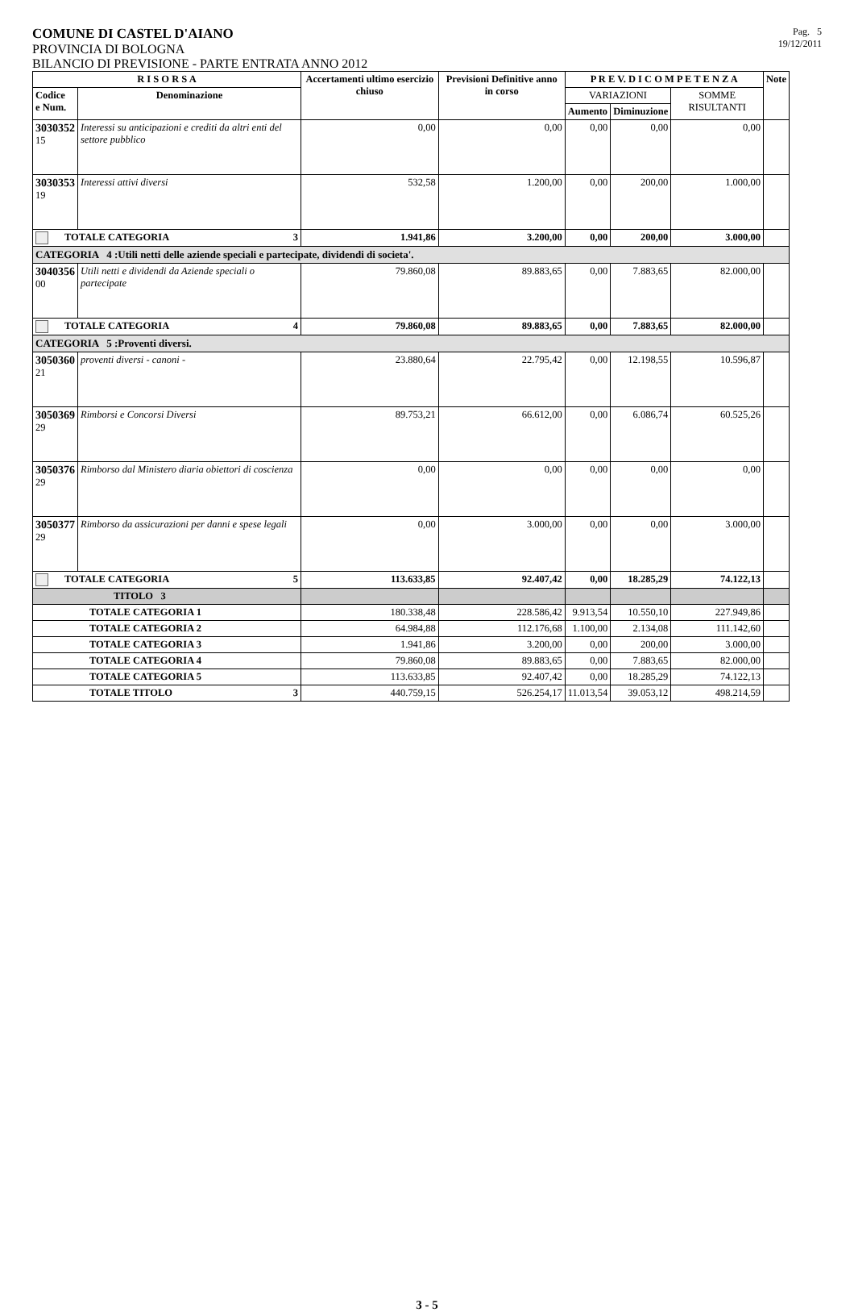COMUNE DI CASTEL D'AIANO
PROVINCIA DI BOLOGNA
Pag. 5
19/12/2011
BILANCIO DI PREVISIONE - PARTE ENTRATA ANNO 2012
| R I S O R S A | | Accertamenti ultimo esercizio chiuso | Previsioni Definitive anno in corso | P R E V. D I C O M P E T E N Z A | | | Note |
| --- | --- | --- | --- | --- | --- | --- | --- |
| Codice e Num. | Denominazione | | | VARIAZIONI | | SOMME RISULTANTI | |
| | | | | Aumento | Diminuzione | | |
| 3030352 15 | Interessi su anticipazioni e crediti da altri enti del settore pubblico | 0,00 | 0,00 | 0,00 | 0,00 | 0,00 | |
| 3030353 19 | Interessi attivi diversi | 532,58 | 1.200,00 | 0,00 | 200,00 | 1.000,00 | |
| TOTALE CATEGORIA 3 | | 1.941,86 | 3.200,00 | 0,00 | 200,00 | 3.000,00 | |
| CATEGORIA 4 :Utili netti delle aziende speciali e partecipate, dividendi di societa'. | | | | | | | |
| 3040356 00 | Utili netti e dividendi da Aziende speciali o partecipate | 79.860,08 | 89.883,65 | 0,00 | 7.883,65 | 82.000,00 | |
| TOTALE CATEGORIA 4 | | 79.860,08 | 89.883,65 | 0,00 | 7.883,65 | 82.000,00 | |
| CATEGORIA 5 :Proventi diversi. | | | | | | | |
| 3050360 21 | proventi diversi - canoni - | 23.880,64 | 22.795,42 | 0,00 | 12.198,55 | 10.596,87 | |
| 3050369 29 | Rimborsi e Concorsi Diversi | 89.753,21 | 66.612,00 | 0,00 | 6.086,74 | 60.525,26 | |
| 3050376 29 | Rimborso dal Ministero diaria obiettori di coscienza | 0,00 | 0,00 | 0,00 | 0,00 | 0,00 | |
| 3050377 29 | Rimborso da assicurazioni per danni e spese legali | 0,00 | 3.000,00 | 0,00 | 0,00 | 3.000,00 | |
| TOTALE CATEGORIA 5 | | 113.633,85 | 92.407,42 | 0,00 | 18.285,29 | 74.122,13 | |
| TITOLO 3 | | | | | | | |
| TOTALE CATEGORIA 1 | | 180.338,48 | 228.586,42 | 9.913,54 | 10.550,10 | 227.949,86 | |
| TOTALE CATEGORIA 2 | | 64.984,88 | 112.176,68 | 1.100,00 | 2.134,08 | 111.142,60 | |
| TOTALE CATEGORIA 3 | | 1.941,86 | 3.200,00 | 0,00 | 200,00 | 3.000,00 | |
| TOTALE CATEGORIA 4 | | 79.860,08 | 89.883,65 | 0,00 | 7.883,65 | 82.000,00 | |
| TOTALE CATEGORIA 5 | | 113.633,85 | 92.407,42 | 0,00 | 18.285,29 | 74.122,13 | |
| TOTALE TITOLO 3 | | 440.759,15 | 526.254,17 | 11.013,54 | 39.053,12 | 498.214,59 | |
3 - 5